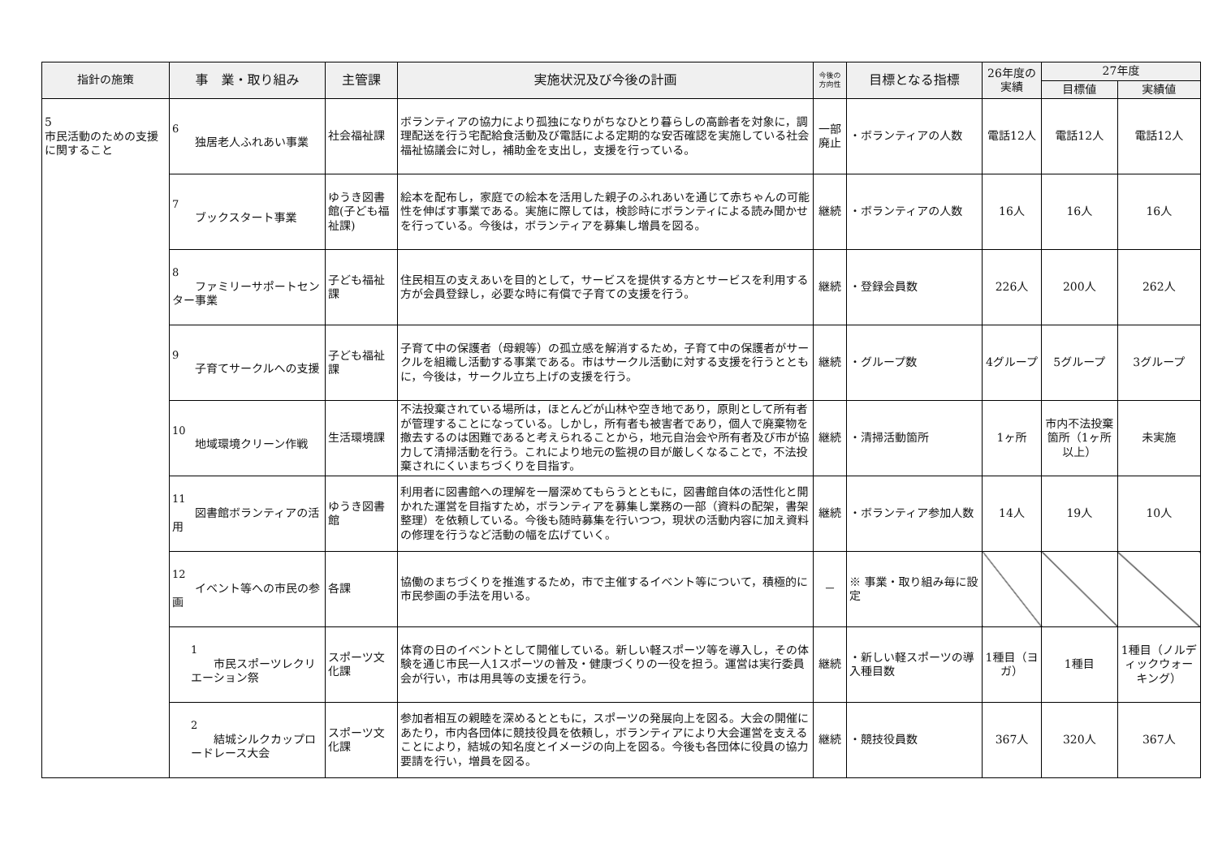| 指針の施策 | 事 業・取り組み | 主管課 | 実施状況及び今後の計画 | 今後の方向性 | 目標となる指標 | 26年度の実績 | 27年度 | |
| --- | --- | --- | --- | --- | --- | --- | --- | --- |
| | | | | | | | 目標値 | 実績値 |
| 5 市民活動のための支援に関すること | 6 独居老人ふれあい事業 | 社会福祉課 | ボランティアの協力により孤独になりがちなひとり暮らしの高齢者を対象に，調理配送を行う宅配給食活動及び電話による定期的な安否確認を実施している社会福祉協議会に対し，補助金を支出し，支援を行っている。 | 一部廃止 | ・ボランティアの人数 | 電話12人 | 電話12人 | 電話12人 |
| | 7 ブックスタート事業 | ゆうき図書館(子ども福祉課) | 絵本を配布し，家庭での絵本を活用した親子のふれあいを通じて赤ちゃんの可能性を伸ばす事業である。実施に際しては，検診時にボランティによる読み聞かせを行っている。今後は，ボランティアを募集し増員を図る。 | 継続 | ・ボランティアの人数 | 16人 | 16人 | 16人 |
| | 8 ファミリーサポートセンター事業 | 子ども福祉課 | 住民相互の支えあいを目的として，サービスを提供する方とサービスを利用する方が会員登録し，必要な時に有償で子育ての支援を行う。 | 継続 | ・登録会員数 | 226人 | 200人 | 262人 |
| | 9 子育てサークルへの支援 | 子ども福祉課 | 子育て中の保護者（母親等）の孤立感を解消するため，子育て中の保護者がサークルを組織し活動する事業である。市はサークル活動に対する支援を行うとともに，今後は，サークル立ち上げの支援を行う。 | 継続 | ・グループ数 | 4グループ | 5グループ | 3グループ |
| | 10 地域環境クリーン作戦 | 生活環境課 | 不法投棄されている場所は，ほとんどが山林や空き地であり，原則として所有者が管理することになっている。しかし，所有者も被害者であり，個人で廃棄物を撤去するのは困難であると考えられることから，地元自治会や所有者及び市が協力して清掃活動を行う。これにより地元の監視の目が厳しくなることで，不法投棄されにくいまちづくりを目指す。 | 継続 | ・清掃活動箇所 | 1ヶ所 | 市内不法投棄箇所（1ヶ所以上） | 未実施 |
| | 11 図書館ボランティアの活用 | ゆうき図書館 | 利用者に図書館への理解を一層深めてもらうとともに，図書館自体の活性化と開かれた運営を目指すため，ボランティアを募集し業務の一部（資料の配架，書架整理）を依頼している。今後も随時募集を行いつつ，現状の活動内容に加え資料の修理を行うなど活動の幅を広げていく。 | 継続 | ・ボランティア参加人数 | 14人 | 19人 | 10人 |
| | 12 イベント等への市民の参画 | 各課 | 協働のまちづくりを推進するため，市で主催するイベント等について，積極的に市民参画の手法を用いる。 | － | ※ 事業・取り組み毎に設定 | | | |
| | 1 市民スポーツレクリエーション祭 | スポーツ文化課 | 体育の日のイベントとして開催している。新しい軽スポーツ等を導入し，その体験を通じ市民一人1スポーツの普及・健康づくりの一役を担う。運営は実行委員会が行い，市は用具等の支援を行う。 | 継続 | ・新しい軽スポーツの導入種目数 | 1種目（ヨガ） | 1種目 | 1種目（ノルディックウォーキング） |
| | 2 結城シルクカップロードレース大会 | スポーツ文化課 | 参加者相互の親睦を深めるとともに，スポーツの発展向上を図る。大会の開催にあたり，市内各団体に競技役員を依頼し，ボランティアにより大会運営を支えることにより，結城の知名度とイメージの向上を図る。今後も各団体に役員の協力要請を行い，増員を図る。 | 継続 | ・競技役員数 | 367人 | 320人 | 367人 |